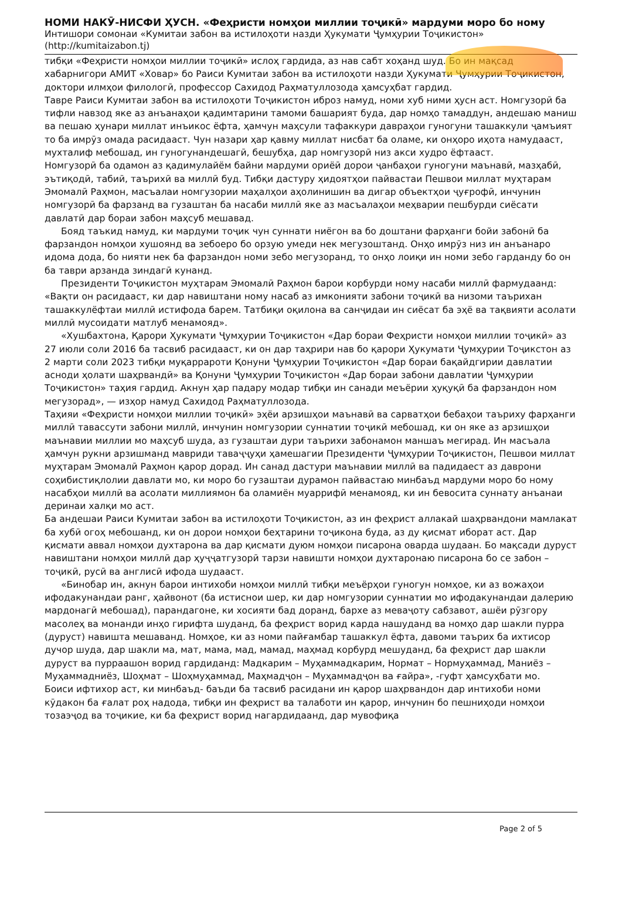НОМИ НАКӮ-НИСФИ ҲУСН. «Феҳристи номҳои миллии тоҷикӣ» мардуми моро бо ному
Интишори сомонаи «Кумитаи забон ва истилоҳоти назди Ҳукумати Ҷумҳурии Тоҷикистон»
(http://kumitaizabon.tj)
тибқи «Феҳристи номҳои миллии тоҷикӣ» ислоҳ гардида, аз нав сабт хоҳанд шуд. Бо ин мақсад хабарнигори АМИТ «Ховар» бо Раиси Кумитаи забон ва истилоҳоти назди Ҳукумати Ҷумҳурии Тоҷикистон, доктори илмҳои филологӣ, профессор Сахидод Раҳматуллозода ҳамсуҳбат гардид.
Тавре Раиси Кумитаи забон ва истилоҳоти Тоҷикистон иброз намуд, номи хуб ними ҳусн аст. Номгузорӣ ба тифли навзод яке аз анъанаҳои қадимтарини тамоми башарият буда, дар номҳо тамаддун, андешаю маниш ва пешаю ҳунари миллат инъикос ёфта, ҳамчун маҳсули тафаккури давраҳои гуногуни ташаккули ҷамъият то ба имрӯз омада расидааст. Чун назари ҳар қавму миллат нисбат ба оламе, ки онҳоро иҳота намудааст, мухталиф мебошад, ин гуногунандешагӣ, бешубҳа, дар номгузорӣ низ акси худро ёфтааст.
Номгузорӣ ба одамон аз қадимулайём байни мардуми ориёӣ дорои ҷанбаҳои гуногуни маънавӣ, мазҳабӣ, эътиқодӣ, табиӣ, таърихӣ ва миллӣ буд. Тибқи дастуру ҳидоятҳои пайвастаи Пешвои миллат муҳтарам Эмомалӣ Раҳмон, масъалаи номгузории маҳалҳои аҳолинишин ва дигар объектҳои ҷуғрофӣ, инчунин номгузорӣ ба фарзанд ва гузаштан ба насаби миллӣ яке аз масъалаҳои меҳварии пешбурди сиёсати давлатӣ дар бораи забон маҳсуб мешавад.
Бояд таъкид намуд, ки мардуми тоҷик чун суннати ниёгон ва бо доштани фарҳанги бойи забонӣ ба фарзандон номҳои хушоянд ва зебоеро бо орзую умеди нек мегузоштанд. Онҳо имрӯз низ ин анъанаро идома дода, бо нияти нек ба фарзандон номи зебо мегузоранд, то онҳо лоиқи ин номи зебо гардандy бо он ба таври арзанда зиндагӣ кунанд.
Президенти Тоҷикистон муҳтарам Эмомалӣ Раҳмон барои корбурди ному насаби миллӣ фармудаанд: «Вақти он расидааст, ки дар навиштани ному насаб аз имконияти забони тоҷикӣ ва низоми таърихан ташаккулёфтаи миллӣ истифода барем. Татбиқи оқилона ва санҷидаи ин сиёсат ба эҳё ва тақвияти асолати миллӣ мусоидати матлуб менамояд».
«Хушбахтона, Қарори Ҳукумати Ҷумҳурии Тоҷикистон «Дар бораи Феҳристи номҳои миллии тоҷикӣ» аз 27 июли соли 2016 ба тасвиб расидааст, ки он дар таҳрири нав бо қарори Ҳукумати Ҷумҳурии Тоҷикстон аз 2 марти соли 2023 тибқи муқаррароти Қонуни Ҷумҳурии Тоҷикистон «Дар бораи бақайдгирии давлатии асноди ҳолати шаҳрвандӣ» ва Қонуни Ҷумҳурии Тоҷикистон «Дар бораи забони давлатии Ҷумҳурии Тоҷикистон» таҳия гардид. Акнун ҳар падару модар тибқи ин санади меъёрии ҳуқуқӣ ба фарзандон ном мегузорад», — изҳор намуд Сахидод Раҳматуллозода.
Таҳияи «Феҳристи номҳои миллии тоҷикӣ» эҳёи арзишҳои маънавӣ ва сарватҳои бебаҳои таъриху фарҳанги миллӣ тавассути забони миллӣ, инчунин номгузории суннатии тоҷикӣ мебошад, ки он яке аз арзишҳои маънавии миллии мо маҳсуб шуда, аз гузаштаи дури таърихи забонамон маншаъ мегирад. Ин масъала ҳамчун рукни арзишманд мавриди таваҷҷуҳи ҳамешагии Президенти Ҷумҳурии Тоҷикистон, Пешвои миллат муҳтарам Эмомалӣ Раҳмон қарор дорад. Ин санад дастури маънавии миллӣ ва падидаест аз даврони соҳибистиқлолии давлати мо, ки моро бо гузаштаи дурамон пайвастаю минбаъд мардуми моро бо ному насабҳои миллӣ ва асолати миллиямон ба оламиён муаррифӣ менамояд, ки ин бевосита суннату анъанаи деринаи халқи мо аст.
Ба андешаи Раиси Кумитаи забон ва истилоҳоти Тоҷикистон, аз ин феҳрист аллакай шаҳрвандони мамлакат ба хубӣ огоҳ мебошанд, ки он дорои номҳои беҳтарини тоҷикона буда, аз ду қисмат иборат аст. Дар қисмати аввал номҳои духтарона ва дар қисмати дуюм номҳои писарона оварда шудаан. Бо мақсади дуруст навиштани номҳои миллӣ дар ҳуҷҷатгузорӣ тарзи навишти номҳои духтаронаю писарона бо се забон – тоҷикӣ, русӣ ва англисӣ ифода шудааст.
«Бинобар ин, акнун барои интихоби номҳои миллӣ тибқи меъёрҳои гуногун номҳое, ки аз вожаҳои ифодакунандаи ранг, ҳайвонот (ба истиснои шер, ки дар номгузории суннатии мо ифодакунандаи далерию мардонагӣ мебошад), парандагоне, ки хосияти бад доранд, бархе аз меваҷоту сабзавот, ашёи рӯзгору масолеҳ ва монанди инҳо гирифта шуданд, ба феҳрист ворид карда нашуданд ва номҳо дар шакли пурра (дуруст) навишта мешаванд. Номҳое, ки аз номи пайғамбар ташаккул ёфта, давоми таърих ба ихтисор дучор шуда, дар шакли ма, мат, мама, мад, мамад, маҳмад корбурд мешуданд, ба феҳрист дар шакли дуруст ва пурраашон ворид гардиданд: Мадкарим – Муҳаммадкарим, Нормат – Нормуҳаммад, Маниёз – Муҳаммадниёз, Шоҳмат – Шоҳмуҳаммад, Маҳмадҷон – Муҳаммадҷон ва ғайра», -гуфт ҳамсуҳбати мо.
Боиси ифтихор аст, ки минбаъд- баъди ба тасвиб расидани ин қарор шаҳрвандон дар интихоби номи кӯдакон ба ғалат роҳ надода, тибқи ин феҳрист ва талаботи ин қарор, инчунин бо пешниҳоди номҳои тозаэҷод ва тоҷикие, ки ба феҳрист ворид нагардидаанд, дар мувофиқа
Page 2 of 5